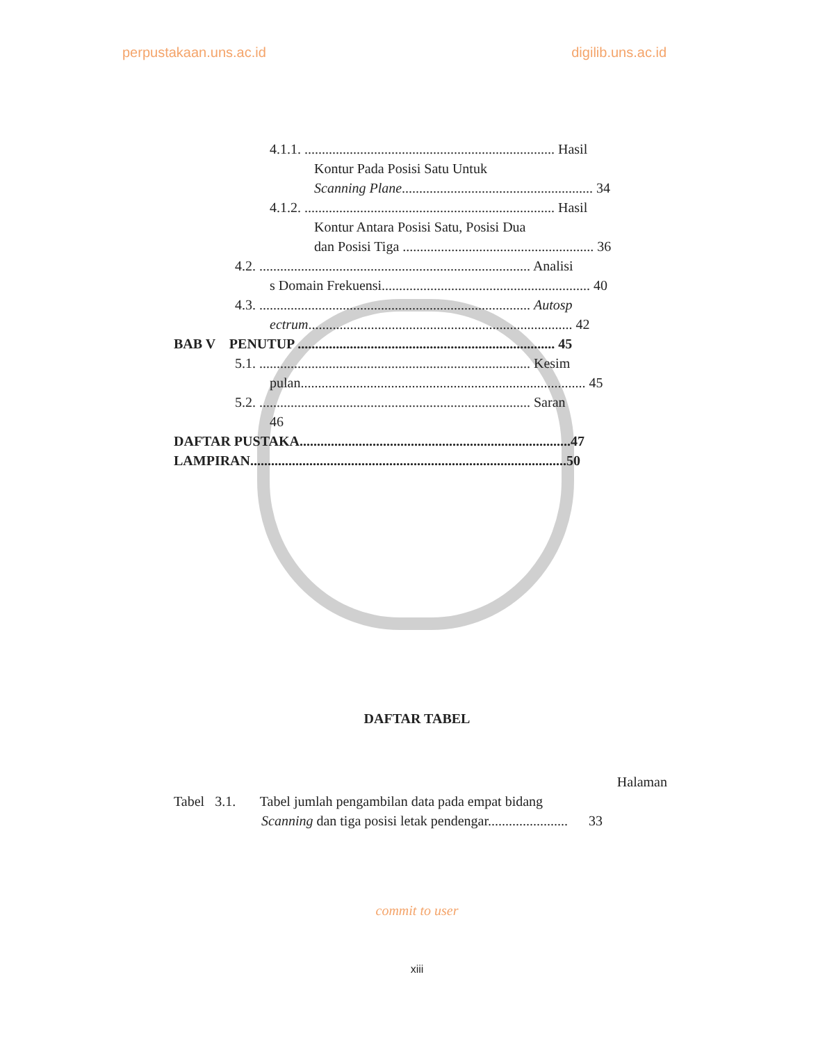perpustakaan.uns.ac.id digilib.uns.ac.id
4.1.1. ........................................................................ Hasil
Kontur Pada Posisi Satu Untuk
Scanning Plane....................................................... 34
4.1.2. ........................................................................ Hasil
Kontur Antara Posisi Satu, Posisi Dua
dan Posisi Tiga ....................................................... 36
4.2. .............................................................................. Analisi
s Domain Frekuensi............................................................ 40
4.3. .............................................................................. Autosp
ectrum............................................................................ 42
BAB V PENUTUP .......................................................................... 45
5.1. .............................................................................. Kesim
pulan.................................................................................. 45
5.2. .............................................................................. Saran
46
DAFTAR PUSTAKA..............................................................................47
LAMPIRAN...........................................................................................50
DAFTAR TABEL
Halaman
Tabel 3.1. Tabel jumlah pengambilan data pada empat bidang
Scanning dan tiga posisi letak pendengar....................... 33
commit to user
xiii